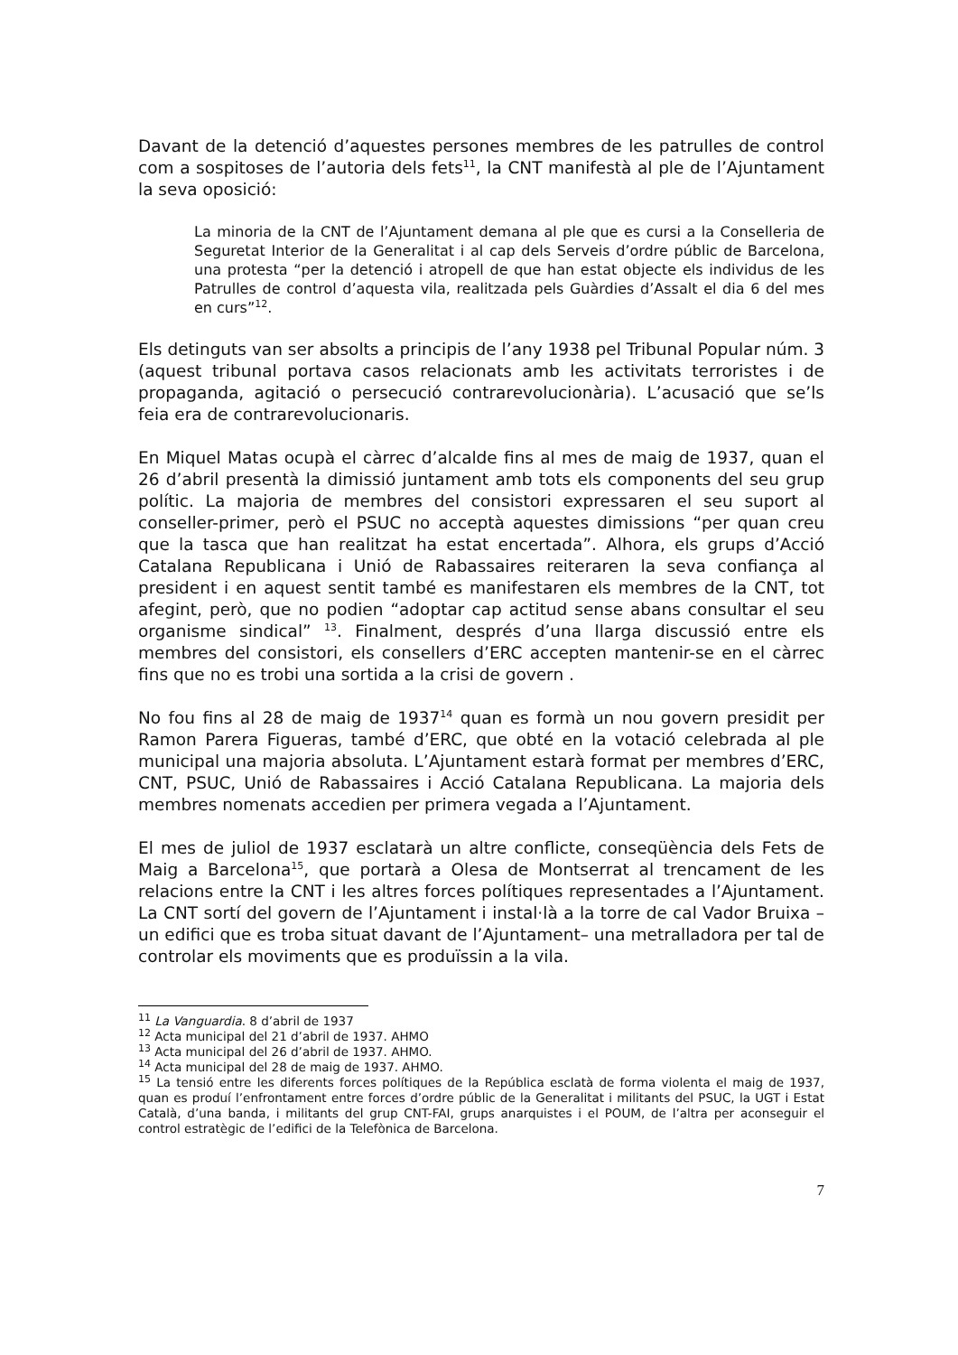Davant de la detenció d’aquestes persones membres de les patrulles de control com a sospitoses de l’autoria dels fets<sup>11</sup>, la CNT manifestà al ple de l’Ajuntament la seva oposició:
La minoria de la CNT de l’Ajuntament demana al ple que es cursi a la Conselleria de Seguretat Interior de la Generalitat i al cap dels Serveis d’ordre públic de Barcelona, una protesta “per la detenció i atropell de que han estat objecte els individus de les Patrulles de control d’aquesta vila, realitzada pels Guàrdies d’Assalt el dia 6 del mes en curs”<sup>12</sup>.
Els detinguts van ser absolts a principis de l’any 1938 pel Tribunal Popular núm. 3 (aquest tribunal portava casos relacionats amb les activitats terroristes i de propaganda, agitació o persecució contrarevolucionària). L’acusació que se’ls feia era de contrarevolucionaris.
En Miquel Matas ocupà el càrrec d’alcalde fins al mes de maig de 1937, quan el 26 d’abril presentà la dimissió juntament amb tots els components del seu grup polític. La majoria de membres del consistori expressaren el seu suport al conseller-primer, però el PSUC no acceptà aquestes dimissions “per quan creu que la tasca que han realitzat ha estat encertada”. Alhora, els grups d’Acció Catalana Republicana i Unió de Rabassaires reiteraren la seva confiança al president i en aquest sentit també es manifestaren els membres de la CNT, tot afegint, però, que no podien “adoptar cap actitud sense abans consultar el seu organisme sindical” <sup>13</sup>. Finalment, després d’una llarga discussió entre els membres del consistori, els consellers d’ERC accepten mantenir-se en el càrrec fins que no es trobi una sortida a la crisi de govern .
No fou fins al 28 de maig de 1937<sup>14</sup> quan es formà un nou govern presidit per Ramon Parera Figueras, també d’ERC, que obté en la votació celebrada al ple municipal una majoria absoluta. L’Ajuntament estarà format per membres d’ERC, CNT, PSUC, Unió de Rabassaires i Acció Catalana Republicana. La majoria dels membres nomenats accedien per primera vegada a l’Ajuntament.
El mes de juliol de 1937 esclatarà un altre conflicte, conseqüència dels Fets de Maig a Barcelona<sup>15</sup>, que portarà a Olesa de Montserrat al trencament de les relacions entre la CNT i les altres forces polítiques representades a l’Ajuntament. La CNT sortí del govern de l’Ajuntament i instal·là a la torre de cal Vador Bruixa –un edifici que es troba situat davant de l’Ajuntament– una metralladora per tal de controlar els moviments que es produïssin a la vila.
<sup>11</sup> La Vanguardia. 8 d’abril de 1937
<sup>12</sup> Acta municipal del 21 d’abril de 1937. AHMO
<sup>13</sup> Acta municipal del 26 d’abril de 1937. AHMO.
<sup>14</sup> Acta municipal del 28 de maig de 1937. AHMO.
<sup>15</sup> La tensió entre les diferents forces polítiques de la República esclatà de forma violenta el maig de 1937, quan es produí l’enfrontament entre forces d’ordre públic de la Generalitat i militants del PSUC, la UGT i Estat Català, d’una banda, i militants del grup CNT-FAI, grups anarquistes i el POUM, de l’altra per aconseguir el control estratègic de l’edifici de la Telefònica de Barcelona.
7